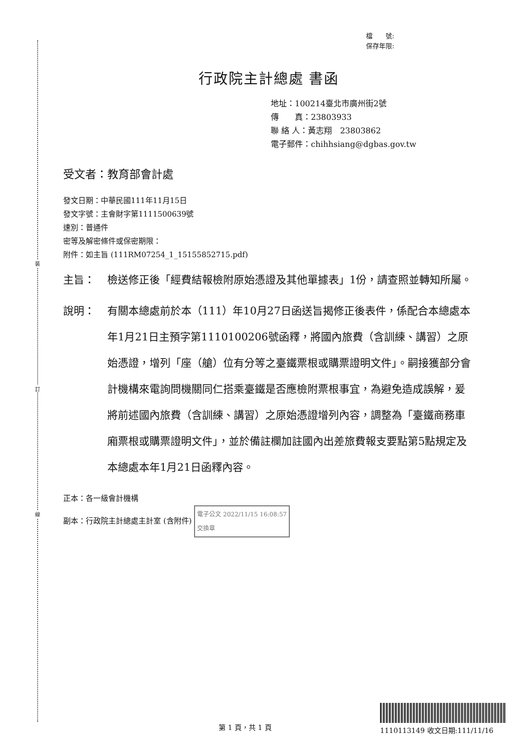裝
訂
線
檔　　號:
保存年限:
行政院主計總處 書函
地址：100214臺北市廣州街2號
傳　　真：23803933
聯 絡 人：黃志翔　23803862
電子郵件：chihhsiang@dgbas.gov.tw
受文者：教育部會計處
發文日期：中華民國111年11月15日
發文字號：主會財字第1111500639號
速別：普通件
密等及解密條件或保密期限：
附件：如主旨 (111RM07254_1_15155852715.pdf)
主旨： 檢送修正後「經費結報檢附原始憑證及其他單據表」1份，請查照並轉知所屬。
說明： 有關本總處前於本（111）年10月27日函送旨揭修正後表件，係配合本總處本年1月21日主預字第1110100206號函釋，將國內旅費（含訓練、講習）之原始憑證，增列「座（艙）位有分等之臺鐵票根或購票證明文件」。嗣接獲部分會計機構來電詢問機關同仁搭乘臺鐵是否應檢附票根事宜，為避免造成誤解，爰將前述國內旅費（含訓練、講習）之原始憑證增列內容，調整為「臺鐵商務車廂票根或購票證明文件」，並於備註欄加註國內出差旅費報支要點第5點規定及本總處本年1月21日函釋內容。
正本：各一級會計機構
副本：行政院主計總處主計室 (含附件) 電子公文 2022/11/15 16:08:57
交換章
第 1 頁，共 1 頁
1110113149 收文日期:111/11/16